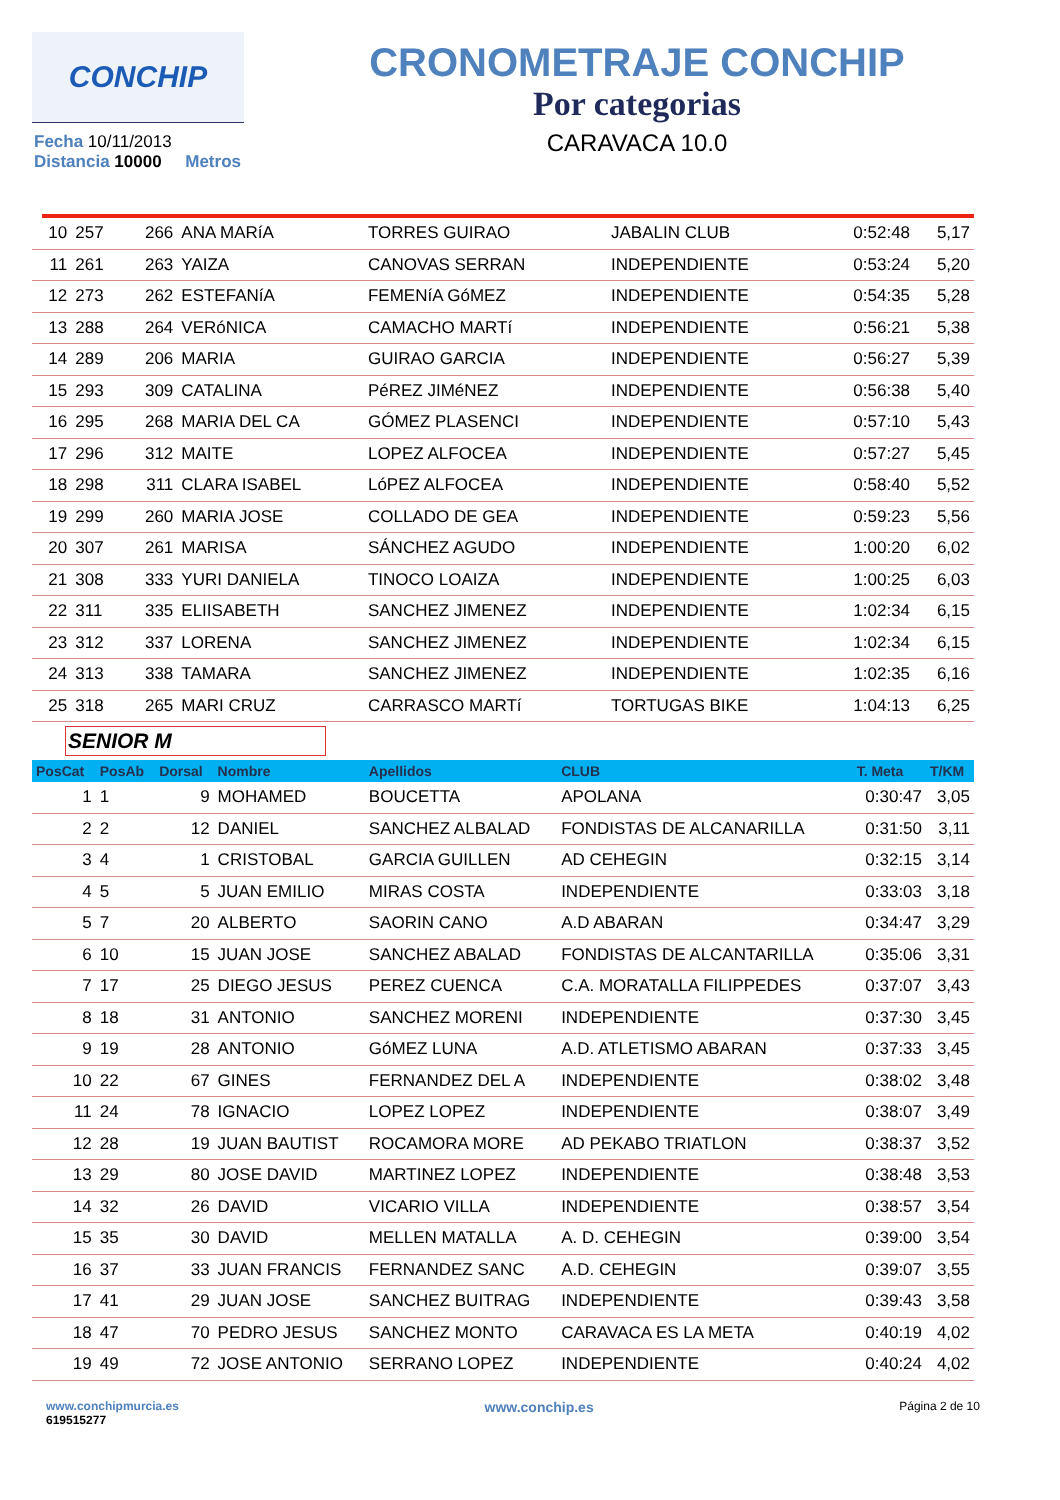CONCHIP
CRONOMETRAJE CONCHIP
Por categorias
CARAVACA 10.0
Fecha 10/11/2013
Distancia 10000 Metros
| 10 | 257 | 266 | ANA MARíA | TORRES GUIRAO | JABALIN CLUB | 0:52:48 | 5,17 |
| 11 | 261 | 263 | YAIZA | CANOVAS SERRAN | INDEPENDIENTE | 0:53:24 | 5,20 |
| 12 | 273 | 262 | ESTEFANíA | FEMENíA GóMEZ | INDEPENDIENTE | 0:54:35 | 5,28 |
| 13 | 288 | 264 | VERóNICA | CAMACHO MARTí | INDEPENDIENTE | 0:56:21 | 5,38 |
| 14 | 289 | 206 | MARIA | GUIRAO GARCIA | INDEPENDIENTE | 0:56:27 | 5,39 |
| 15 | 293 | 309 | CATALINA | PéREZ JIMéNEZ | INDEPENDIENTE | 0:56:38 | 5,40 |
| 16 | 295 | 268 | MARIA DEL CA | GÓMEZ PLASENCI | INDEPENDIENTE | 0:57:10 | 5,43 |
| 17 | 296 | 312 | MAITE | LOPEZ ALFOCEA | INDEPENDIENTE | 0:57:27 | 5,45 |
| 18 | 298 | 311 | CLARA ISABEL | LóPEZ ALFOCEA | INDEPENDIENTE | 0:58:40 | 5,52 |
| 19 | 299 | 260 | MARIA JOSE | COLLADO DE GEA | INDEPENDIENTE | 0:59:23 | 5,56 |
| 20 | 307 | 261 | MARISA | SÁNCHEZ AGUDO | INDEPENDIENTE | 1:00:20 | 6,02 |
| 21 | 308 | 333 | YURI DANIELA | TINOCO LOAIZA | INDEPENDIENTE | 1:00:25 | 6,03 |
| 22 | 311 | 335 | ELIISABETH | SANCHEZ JIMENEZ | INDEPENDIENTE | 1:02:34 | 6,15 |
| 23 | 312 | 337 | LORENA | SANCHEZ JIMENEZ | INDEPENDIENTE | 1:02:34 | 6,15 |
| 24 | 313 | 338 | TAMARA | SANCHEZ JIMENEZ | INDEPENDIENTE | 1:02:35 | 6,16 |
| 25 | 318 | 265 | MARI CRUZ | CARRASCO MARTí | TORTUGAS BIKE | 1:04:13 | 6,25 |
SENIOR M
| PosCat | PosAb | Dorsal | Nombre | Apellidos | CLUB | T. Meta | T/KM |
| --- | --- | --- | --- | --- | --- | --- | --- |
| 1 | 1 | 9 | MOHAMED | BOUCETTA | APOLANA | 0:30:47 | 3,05 |
| 2 | 2 | 12 | DANIEL | SANCHEZ ALBALAD | FONDISTAS DE ALCANARILLA | 0:31:50 | 3,11 |
| 3 | 4 | 1 | CRISTOBAL | GARCIA GUILLEN | AD CEHEGIN | 0:32:15 | 3,14 |
| 4 | 5 | 5 | JUAN EMILIO | MIRAS COSTA | INDEPENDIENTE | 0:33:03 | 3,18 |
| 5 | 7 | 20 | ALBERTO | SAORIN CANO | A.D ABARAN | 0:34:47 | 3,29 |
| 6 | 10 | 15 | JUAN JOSE | SANCHEZ ABALAD | FONDISTAS DE ALCANTARILLA | 0:35:06 | 3,31 |
| 7 | 17 | 25 | DIEGO JESUS | PEREZ CUENCA | C.A. MORATALLA FILIPPEDES | 0:37:07 | 3,43 |
| 8 | 18 | 31 | ANTONIO | SANCHEZ MORENI | INDEPENDIENTE | 0:37:30 | 3,45 |
| 9 | 19 | 28 | ANTONIO | GóMEZ LUNA | A.D. ATLETISMO ABARAN | 0:37:33 | 3,45 |
| 10 | 22 | 67 | GINES | FERNANDEZ DEL A | INDEPENDIENTE | 0:38:02 | 3,48 |
| 11 | 24 | 78 | IGNACIO | LOPEZ LOPEZ | INDEPENDIENTE | 0:38:07 | 3,49 |
| 12 | 28 | 19 | JUAN BAUTIST | ROCAMORA MORE | AD PEKABO TRIATLON | 0:38:37 | 3,52 |
| 13 | 29 | 80 | JOSE DAVID | MARTINEZ LOPEZ | INDEPENDIENTE | 0:38:48 | 3,53 |
| 14 | 32 | 26 | DAVID | VICARIO VILLA | INDEPENDIENTE | 0:38:57 | 3,54 |
| 15 | 35 | 30 | DAVID | MELLEN MATALLA | A. D. CEHEGIN | 0:39:00 | 3,54 |
| 16 | 37 | 33 | JUAN FRANCIS | FERNANDEZ SANC | A.D. CEHEGIN | 0:39:07 | 3,55 |
| 17 | 41 | 29 | JUAN JOSE | SANCHEZ BUITRAG | INDEPENDIENTE | 0:39:43 | 3,58 |
| 18 | 47 | 70 | PEDRO JESUS | SANCHEZ MONTO | CARAVACA ES LA META | 0:40:19 | 4,02 |
| 19 | 49 | 72 | JOSE ANTONIO | SERRANO LOPEZ | INDEPENDIENTE | 0:40:24 | 4,02 |
www.conchipmurcia.es
619515277
www.conchip.es
Página 2 de 10